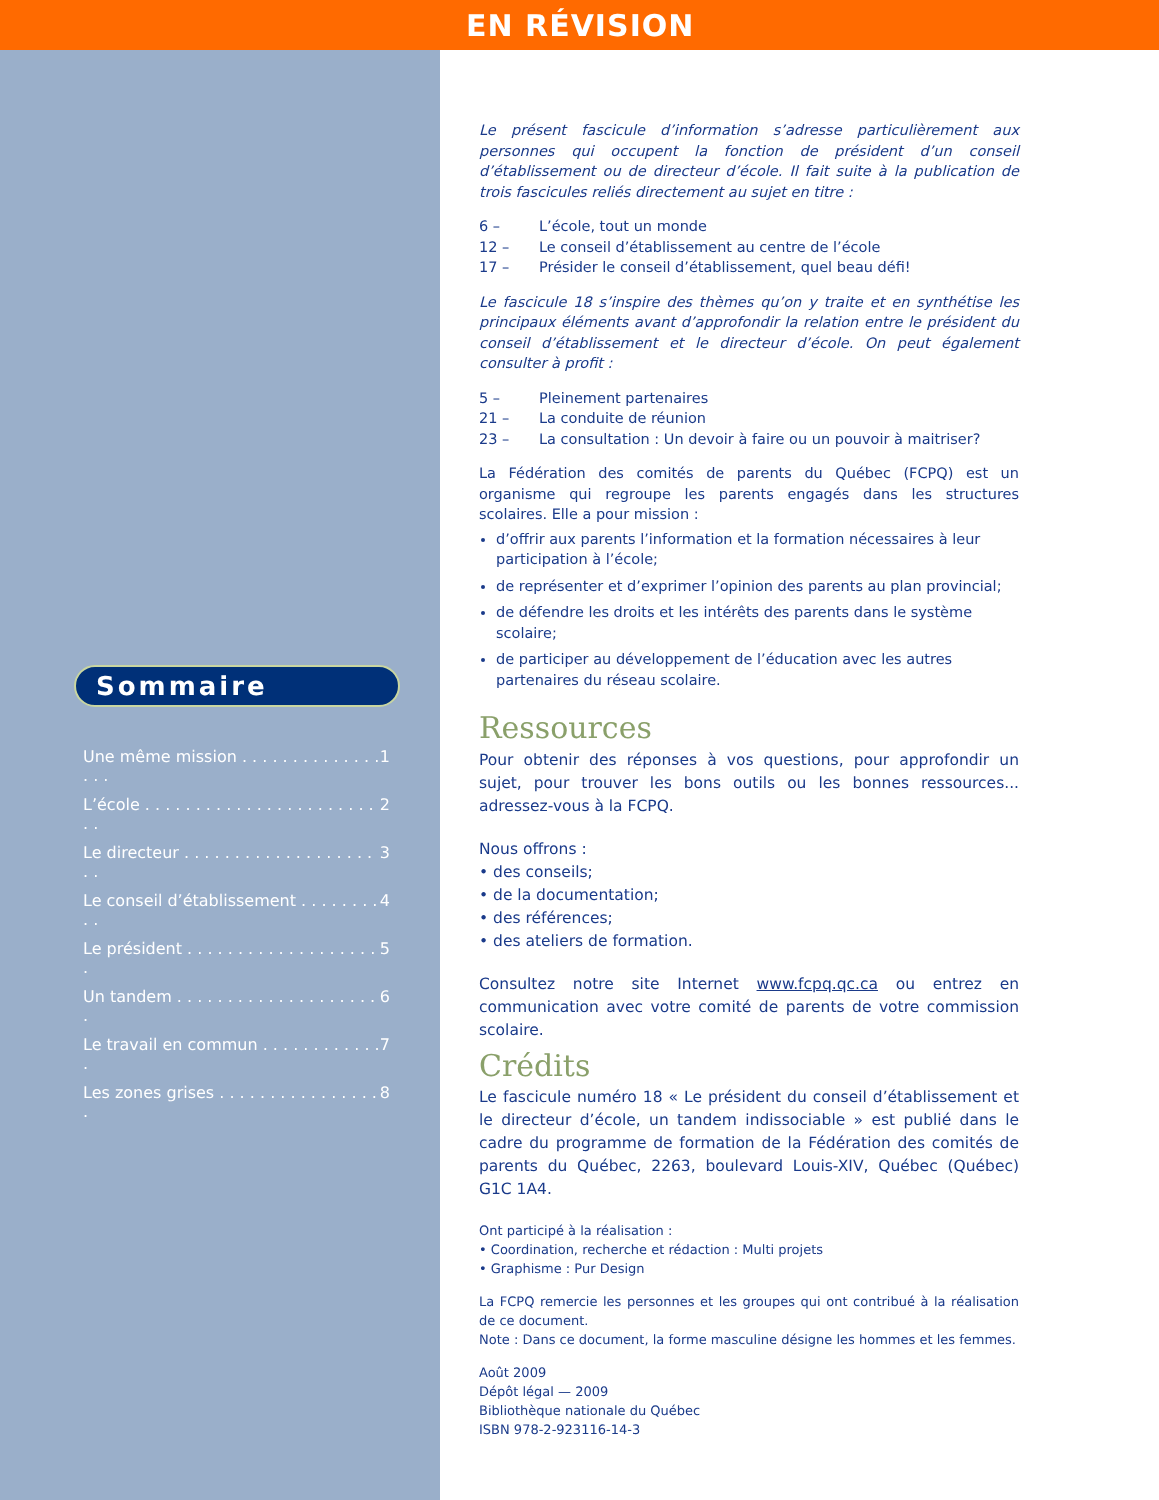Sommaire
Une même mission . . . . . . . . . . . . . . . . . 1
L’école . . . . . . . . . . . . . . . . . . . . . . . . . 2
Le directeur . . . . . . . . . . . . . . . . . . . . . 3
Le conseil d’établissement . . . . . . . . . . 4
Le président . . . . . . . . . . . . . . . . . . . . 5
Un tandem . . . . . . . . . . . . . . . . . . . . . 6
Le travail en commun . . . . . . . . . . . . . 7
Les zones grises . . . . . . . . . . . . . . . . . 8
EN RÉVISION
Le présent fascicule d’information s’adresse particulièrement aux personnes qui occupent la fonction de président d’un conseil d’établissement ou de directeur d’école. Il fait suite à la publication de trois fascicules reliés directement au sujet en titre :
6 – L’école, tout un monde
12 – Le conseil d’établissement au centre de l’école
17 – Présider le conseil d’établissement, quel beau défi!
Le fascicule 18 s’inspire des thèmes qu’on y traite et en synthétise les principaux éléments avant d’approfondir la relation entre le président du conseil d’établissement et le directeur d’école. On peut également consulter à profit :
5 – Pleinement partenaires
21 – La conduite de réunion
23 – La consultation : Un devoir à faire ou un pouvoir à maitriser?
La Fédération des comités de parents du Québec (FCPQ) est un organisme qui regroupe les parents engagés dans les structures scolaires. Elle a pour mission :
d’offrir aux parents l’information et la formation nécessaires à leur participation à l’école;
de représenter et d’exprimer l’opinion des parents au plan provincial;
de défendre les droits et les intérêts des parents dans le système scolaire;
de participer au développement de l’éducation avec les autres partenaires du réseau scolaire.
Ressources
Pour obtenir des réponses à vos questions, pour approfondir un sujet, pour trouver les bons outils ou les bonnes ressources... adressez-vous à la FCPQ.
Nous offrons :
• des conseils;
• de la documentation;
• des références;
• des ateliers de formation.
Consultez notre site Internet www.fcpq.qc.ca ou entrez en communication avec votre comité de parents de votre commission scolaire.
Crédits
Le fascicule numéro 18 « Le président du conseil d’établissement et le directeur d’école, un tandem indissociable » est publié dans le cadre du programme de formation de la Fédération des comités de parents du Québec, 2263, boulevard Louis-XIV, Québec (Québec) G1C 1A4.
Ont participé à la réalisation :
• Coordination, recherche et rédaction : Multi projets
• Graphisme : Pur Design
La FCPQ remercie les personnes et les groupes qui ont contribué à la réalisation de ce document.
Note : Dans ce document, la forme masculine désigne les hommes et les femmes.
Août 2009
Dépôt légal — 2009
Bibliothèque nationale du Québec
ISBN 978-2-923116-14-3